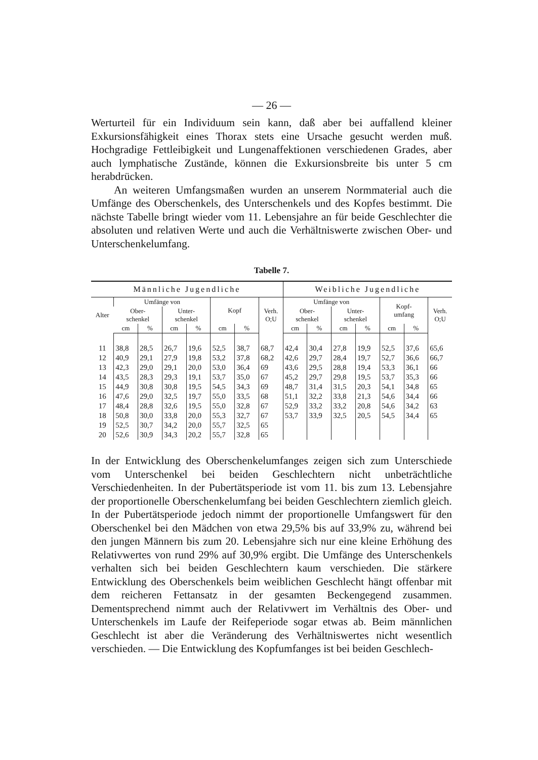— 26 —
Werturteil für ein Individuum sein kann, daß aber bei auffallend kleiner Exkursionsfähigkeit eines Thorax stets eine Ursache gesucht werden muß. Hochgradige Fettleibigkeit und Lungenaffektionen verschiedenen Grades, aber auch lymphatische Zustände, können die Exkursionsbreite bis unter 5 cm herabdrücken.
An weiteren Umfangsmaßen wurden an unserem Normmaterial auch die Umfänge des Oberschenkels, des Unterschenkels und des Kopfes bestimmt. Die nächste Tabelle bringt wieder vom 11. Lebensjahre an für beide Geschlechter die absoluten und relativen Werte und auch die Verhältniswerte zwischen Ober- und Unterschenkelumfang.
Tabelle 7.
| Männliche Jugendliche | | | | | | | | Weibliche Jugendliche | | | | | | |
| --- | --- | --- | --- | --- | --- | --- | --- | --- | --- | --- | --- | --- | --- | --- |
| Alter | Umfänge von | | | | Kopf | | Verh. O;U | Umfänge von | | | | Kopf- umfang | | Verh. O;U |
| | Ober- schenkel | | Unter- schenkel | | | | | Ober- schenkel | | Unter- schenkel | | | | |
| | cm | % | cm | % | cm | % | | cm | % | cm | % | cm | % | |
| 11 | 38,8 | 28,5 | 26,7 | 19,6 | 52,5 | 38,7 | 68,7 | 42,4 | 30,4 | 27,8 | 19,9 | 52,5 | 37,6 | 65,6 |
| 12 | 40,9 | 29,1 | 27,9 | 19,8 | 53,2 | 37,8 | 68,2 | 42,6 | 29,7 | 28,4 | 19,7 | 52,7 | 36,6 | 66,7 |
| 13 | 42,3 | 29,0 | 29,1 | 20,0 | 53,0 | 36,4 | 69 | 43,6 | 29,5 | 28,8 | 19,4 | 53,3 | 36,1 | 66 |
| 14 | 43,5 | 28,3 | 29,3 | 19,1 | 53,7 | 35,0 | 67 | 45,2 | 29,7 | 29,8 | 19,5 | 53,7 | 35,3 | 66 |
| 15 | 44,9 | 30,8 | 30,8 | 19,5 | 54,5 | 34,3 | 69 | 48,7 | 31,4 | 31,5 | 20,3 | 54,1 | 34,8 | 65 |
| 16 | 47,6 | 29,0 | 32,5 | 19,7 | 55,0 | 33,5 | 68 | 51,1 | 32,2 | 33,8 | 21,3 | 54,6 | 34,4 | 66 |
| 17 | 48,4 | 28,8 | 32,6 | 19,5 | 55,0 | 32,8 | 67 | 52,9 | 33,2 | 33,2 | 20,8 | 54,6 | 34,2 | 63 |
| 18 | 50,8 | 30,0 | 33,8 | 20,0 | 55,3 | 32,7 | 67 | 53,7 | 33,9 | 32,5 | 20,5 | 54,5 | 34,4 | 65 |
| 19 | 52,5 | 30,7 | 34,2 | 20,0 | 55,7 | 32,5 | 65 | | | | | | | |
| 20 | 52,6 | 30,9 | 34,3 | 20,2 | 55,7 | 32,8 | 65 | | | | | | | |
In der Entwicklung des Oberschenkelumfanges zeigen sich zum Unterschiede vom Unterschenkel bei beiden Geschlechtern nicht unbeträchtliche Verschiedenheiten. In der Pubertätsperiode ist vom 11. bis zum 13. Lebensjahre der proportionelle Oberschenkelumfang bei beiden Geschlechtern ziemlich gleich. In der Pubertätsperiode jedoch nimmt der proportionelle Umfangswert für den Oberschenkel bei den Mädchen von etwa 29,5% bis auf 33,9% zu, während bei den jungen Männern bis zum 20. Lebensjahre sich nur eine kleine Erhöhung des Relativwertes von rund 29% auf 30,9% ergibt. Die Umfänge des Unterschenkels verhalten sich bei beiden Geschlechtern kaum verschieden. Die stärkere Entwicklung des Oberschenkels beim weiblichen Geschlecht hängt offenbar mit dem reicheren Fettansatz in der gesamten Beckengegend zusammen. Dementsprechend nimmt auch der Relativwert im Verhältnis des Ober- und Unterschenkels im Laufe der Reifeperiode sogar etwas ab. Beim männlichen Geschlecht ist aber die Veränderung des Verhältniswertes nicht wesentlich verschieden. — Die Entwicklung des Kopfumfanges ist bei beiden Geschlech-